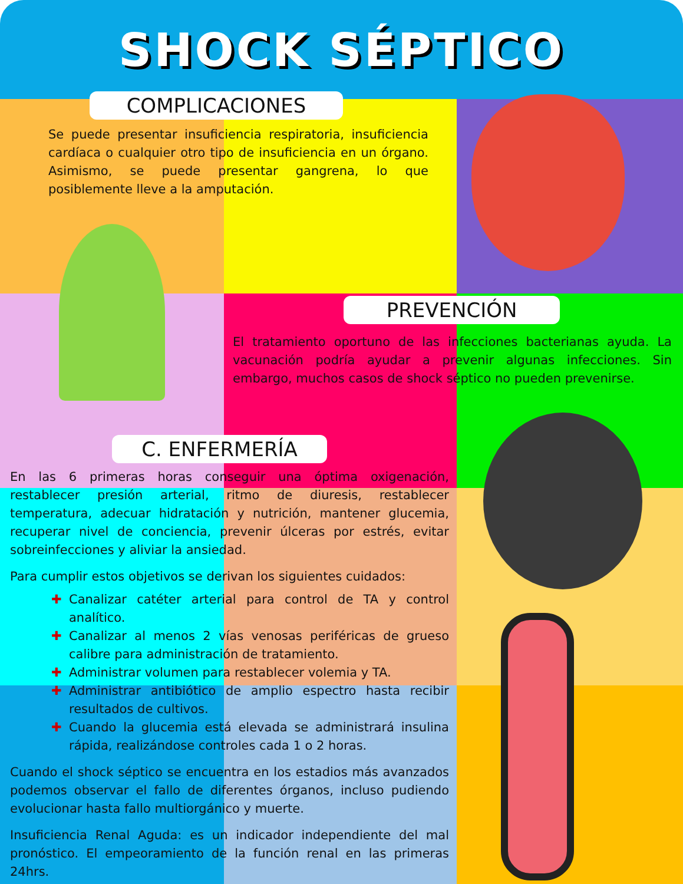SHOCK SÉPTICO
COMPLICACIONES
Se puede presentar insuficiencia respiratoria, insuficiencia cardíaca o cualquier otro tipo de insuficiencia en un órgano. Asimismo, se puede presentar gangrena, lo que posiblemente lleve a la amputación.
PREVENCIÓN
El tratamiento oportuno de las infecciones bacterianas ayuda. La vacunación podría ayudar a prevenir algunas infecciones. Sin embargo, muchos casos de shock séptico no pueden prevenirse.
C. ENFERMERÍA
En las 6 primeras horas conseguir una óptima oxigenación, restablecer presión arterial, ritmo de diuresis, restablecer temperatura, adecuar hidratación y nutrición, mantener glucemia, recuperar nivel de conciencia, prevenir úlceras por estrés, evitar sobreinfecciones y aliviar la ansiedad.
Para cumplir estos objetivos se derivan los siguientes cuidados:
✚ Canalizar catéter arterial para control de TA y control analítico.
✚ Canalizar al menos 2 vías venosas periféricas de grueso calibre para administración de tratamiento.
✚ Administrar volumen para restablecer volemia y TA.
✚ Administrar antibiótico de amplio espectro hasta recibir resultados de cultivos.
✚ Cuando la glucemia está elevada se administrará insulina rápida, realizándose controles cada 1 o 2 horas.
Cuando el shock séptico se encuentra en los estadios más avanzados podemos observar el fallo de diferentes órganos, incluso pudiendo evolucionar hasta fallo multiorgánico y muerte.
Insuficiencia Renal Aguda: es un indicador independiente del mal pronóstico. El empeoramiento de la función renal en las primeras 24hrs.